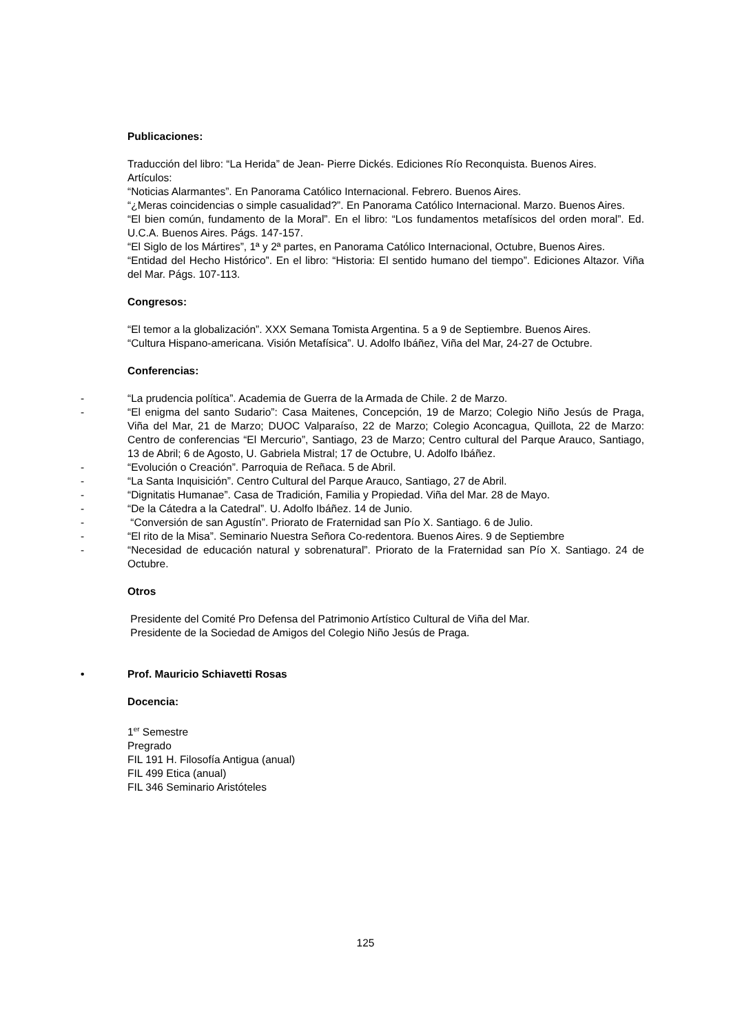Publicaciones:
Traducción del libro: “La Herida” de Jean- Pierre Dickés. Ediciones Río Reconquista. Buenos Aires.
Artículos:
“Noticias Alarmantes”. En Panorama Católico Internacional. Febrero. Buenos Aires.
“¿Meras coincidencias o simple casualidad?”. En Panorama Católico Internacional. Marzo. Buenos Aires.
“El bien común, fundamento de la Moral”. En el libro: “Los fundamentos metafísicos del orden moral”. Ed. U.C.A. Buenos Aires. Págs. 147-157.
“El Siglo de los Mártires”, 1ª y 2ª partes, en Panorama Católico Internacional, Octubre, Buenos Aires.
“Entidad del Hecho Histórico”. En el libro: “Historia: El sentido humano del tiempo”. Ediciones Altazor. Viña del Mar. Págs. 107-113.
Congresos:
“El temor a la globalización”. XXX Semana Tomista Argentina. 5 a 9 de Septiembre. Buenos Aires.
“Cultura Hispano-americana. Visión Metafísica”. U. Adolfo Ibáñez, Viña del Mar, 24-27 de Octubre.
Conferencias:
- “La prudencia política”. Academia de Guerra de la Armada de Chile. 2 de Marzo.
- “El enigma del santo Sudario”: Casa Maitenes, Concepción, 19 de Marzo; Colegio Niño Jesús de Praga, Viña del Mar, 21 de Marzo; DUOC Valparaíso, 22 de Marzo; Colegio Aconcagua, Quillota, 22 de Marzo: Centro de conferencias “El Mercurio”, Santiago, 23 de Marzo; Centro cultural del Parque Arauco, Santiago, 13 de Abril; 6 de Agosto, U. Gabriela Mistral; 17 de Octubre, U. Adolfo Ibáñez.
- “Evolución o Creación”. Parroquia de Reñaca. 5 de Abril.
- “La Santa Inquisición”. Centro Cultural del Parque Arauco, Santiago, 27 de Abril.
- “Dignitatis Humanae”. Casa de Tradición, Familia y Propiedad. Viña del Mar. 28 de Mayo.
- “De la Cátedra a la Catedral”. U. Adolfo Ibáñez. 14 de Junio.
- “Conversión de san Agustín”. Priorato de Fraternidad san Pío X. Santiago. 6 de Julio.
- “El rito de la Misa”. Seminario Nuestra Señora Co-redentora. Buenos Aires. 9 de Septiembre
- “Necesidad de educación natural y sobrenatural”. Priorato de la Fraternidad san Pío X. Santiago. 24 de Octubre.
Otros
Presidente del Comité Pro Defensa del Patrimonio Artístico Cultural de Viña del Mar.
Presidente de la Sociedad de Amigos del Colegio Niño Jesús de Praga.
• Prof. Mauricio Schiavetti Rosas
Docencia:
1<sup>er</sup> Semestre
Pregrado
FIL 191 H. Filosofía Antigua (anual)
FIL 499 Etica (anual)
FIL 346 Seminario Aristóteles
125